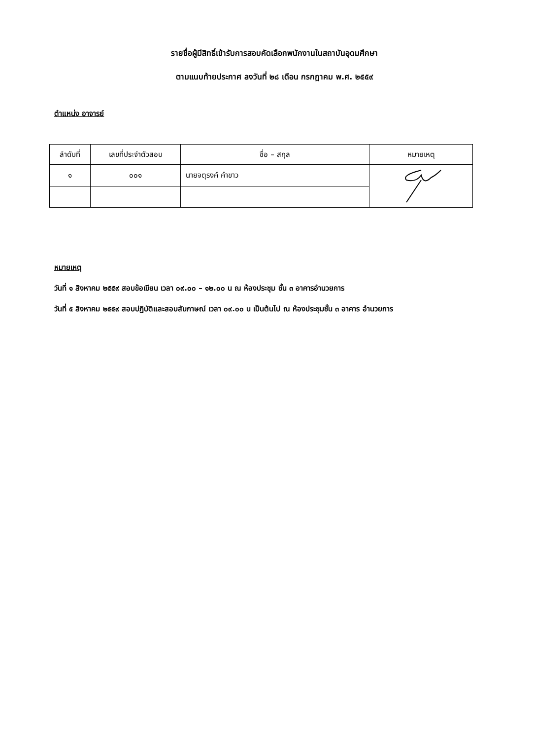รายชื่อผู้มีสิทธิ์เข้ารับการสอบคัดเลือกพนักงานในสถาบันอุดมศึกษา
ตามแนบท้ายประกาศ ลงวันที่ ๒๘ เดือน กรกฎาคม พ.ศ. ๒๕๕๙
ตำแหน่ง อาจารย์
| ลำดับที่ | เลขที่ประจำตัวสอบ | ชื่อ – สกุล | หมายเหตุ |
| --- | --- | --- | --- |
| ๑ | ๐๐๑ | นายจตุรงค์ คำขาว | |
หมายเหตุ
วันที่ ๑ สิงหาคม ๒๕๕๙ สอบข้อเขียน เวลา ๐๙.๐๐ – ๑๒.๐๐ น ณ ห้องประชุม ชั้น ๓ อาคารอำนวยการ
วันที่ ๕ สิงหาคม ๒๕๕๙ สอบปฏิบัติและสอบสัมภาษณ์ เวลา ๐๙.๐๐ น เป็นต้นไป ณ ห้องประชุมชั้น ๓ อาคาร อำนวยการ